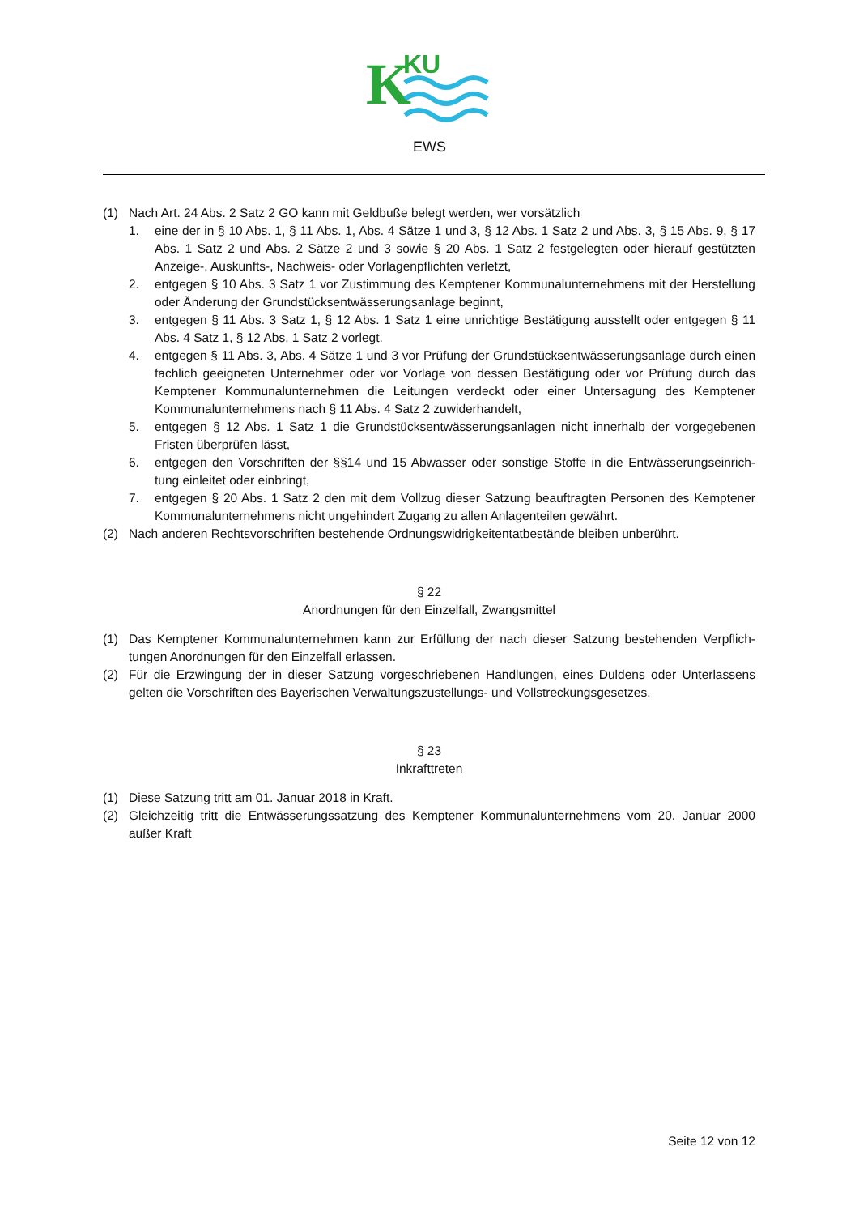K
KU
EWS
(1) Nach Art. 24 Abs. 2 Satz 2 GO kann mit Geldbuße belegt werden, wer vorsätzlich
1. eine der in § 10 Abs. 1, § 11 Abs. 1, Abs. 4 Sätze 1 und 3, § 12 Abs. 1 Satz 2 und Abs. 3, § 15 Abs. 9, § 17 Abs. 1 Satz 2 und Abs. 2 Sätze 2 und 3 sowie § 20 Abs. 1 Satz 2 festgelegten oder hierauf gestützten Anzeige-, Auskunfts-, Nachweis- oder Vorlagenpflichten verletzt,
2. entgegen § 10 Abs. 3 Satz 1 vor Zustimmung des Kemptener Kommunalunternehmens mit der Herstellung oder Änderung der Grundstücksentwässerungsanlage beginnt,
3. entgegen § 11 Abs. 3 Satz 1, § 12 Abs. 1 Satz 1 eine unrichtige Bestätigung ausstellt oder entgegen § 11 Abs. 4 Satz 1, § 12 Abs. 1 Satz 2 vorlegt.
4. entgegen § 11 Abs. 3, Abs. 4 Sätze 1 und 3 vor Prüfung der Grundstücksentwässerungsanlage durch einen fachlich geeigneten Unternehmer oder vor Vorlage von dessen Bestätigung oder vor Prüfung durch das Kemptener Kommunalunternehmen die Leitungen verdeckt oder einer Untersagung des Kemptener Kommunalunternehmens nach § 11 Abs. 4 Satz 2 zuwiderhandelt,
5. entgegen § 12 Abs. 1 Satz 1 die Grundstücksentwässerungsanlagen nicht innerhalb der vorgegebenen Fristen überprüfen lässt,
6. entgegen den Vorschriften der §§14 und 15 Abwasser oder sonstige Stoffe in die Entwässerungseinrich-tung einleitet oder einbringt,
7. entgegen § 20 Abs. 1 Satz 2 den mit dem Vollzug dieser Satzung beauftragten Personen des Kemptener Kommunalunternehmens nicht ungehindert Zugang zu allen Anlagenteilen gewährt.
(2) Nach anderen Rechtsvorschriften bestehende Ordnungswidrigkeitentatbestände bleiben unberührt.
§ 22
Anordnungen für den Einzelfall, Zwangsmittel
(1) Das Kemptener Kommunalunternehmen kann zur Erfüllung der nach dieser Satzung bestehenden Verpflich-tungen Anordnungen für den Einzelfall erlassen.
(2) Für die Erzwingung der in dieser Satzung vorgeschriebenen Handlungen, eines Duldens oder Unterlassens gelten die Vorschriften des Bayerischen Verwaltungszustellungs- und Vollstreckungsgesetzes.
§ 23
Inkrafttreten
(1) Diese Satzung tritt am 01. Januar 2018 in Kraft.
(2) Gleichzeitig tritt die Entwässerungssatzung des Kemptener Kommunalunternehmens vom 20. Januar 2000 außer Kraft
Seite 12 von 12